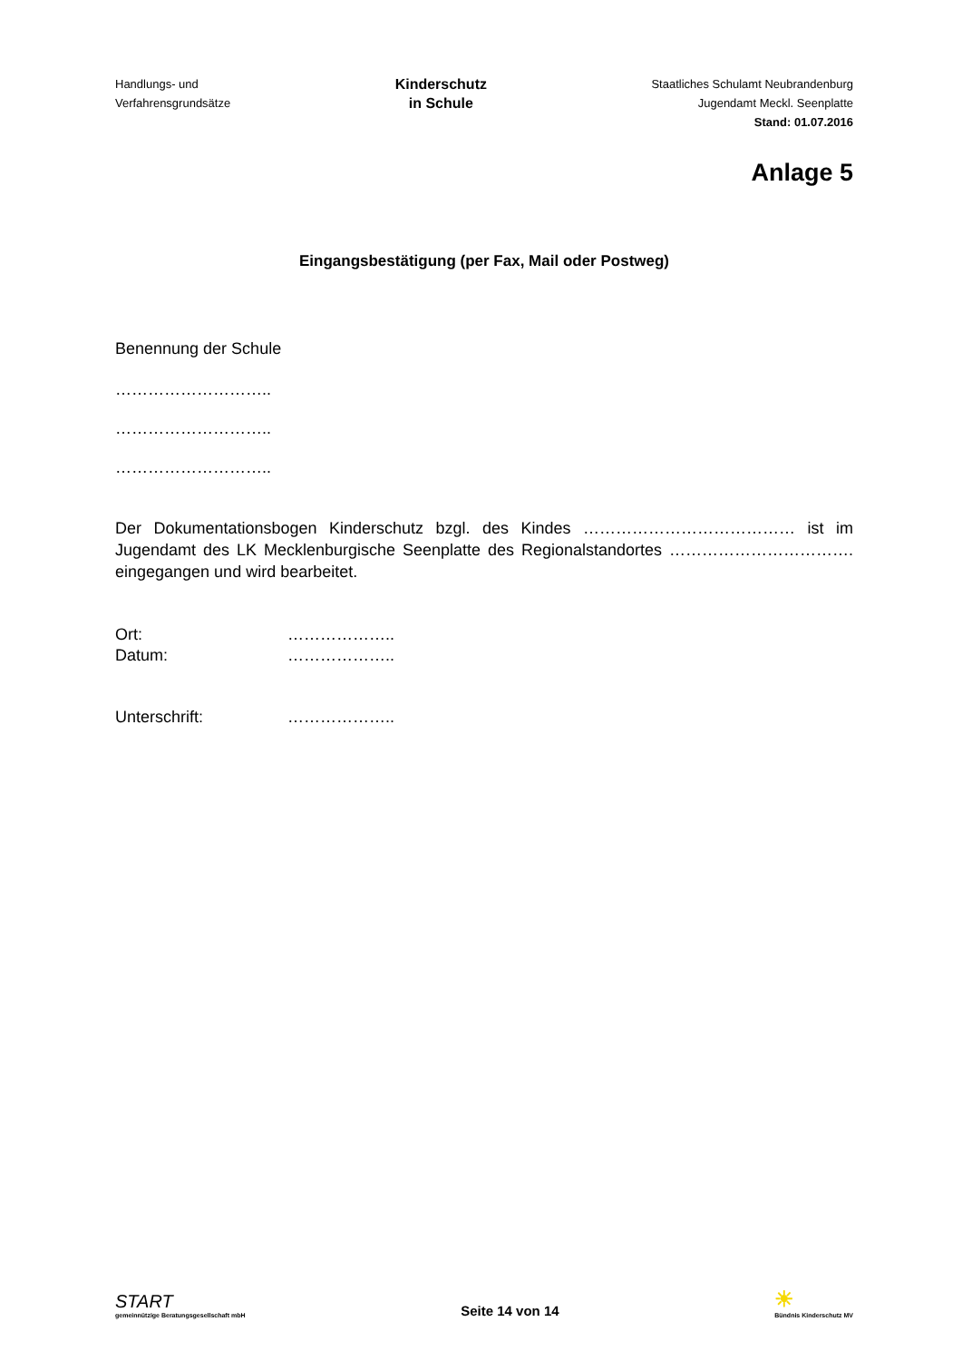Handlungs- und
Verfahrensgrundsätze
Kinderschutz
in Schule
Staatliches Schulamt Neubrandenburg
Jugendamt Meckl. Seenplatte
Stand: 01.07.2016
Anlage 5
Eingangsbestätigung (per Fax, Mail oder Postweg)
Benennung der Schule
………………………..
………………………..
………………………..
Der Dokumentationsbogen Kinderschutz bzgl. des Kindes ………………………………… ist im Jugendamt des LK Mecklenburgische Seenplatte des Regionalstandortes ……………………………. eingegangen und wird bearbeitet.
Ort: ………………..
Datum: ………………..
Unterschrift: ………………..
START
gemeinnützige Beratungsgesellschaft mbH
Seite 14 von 14
☀
Bündnis Kinderschutz MV